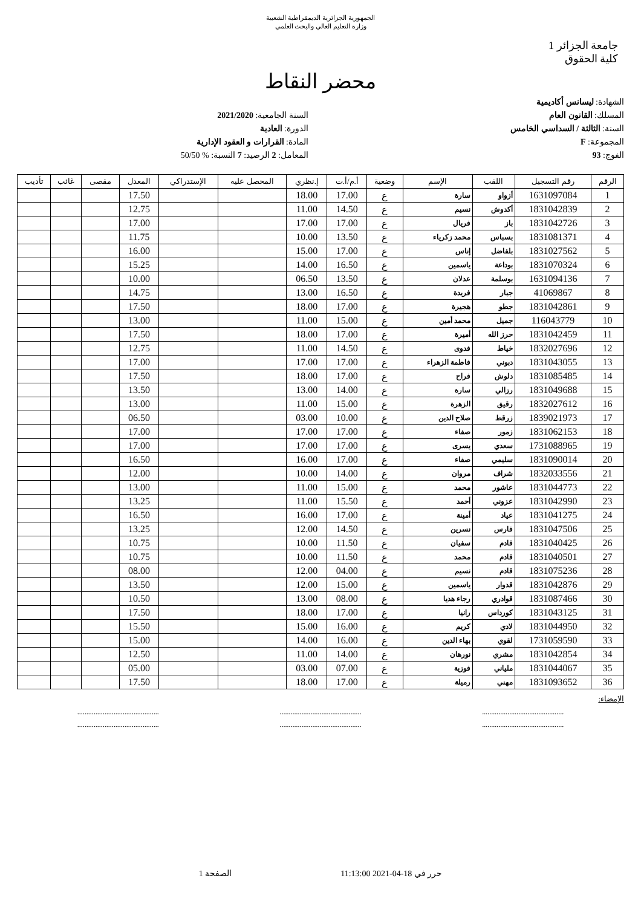الجمهورية الجزائرية الديمقراطية الشعبية
وزارة التعليم العالي والبحث العلمي
جامعة الجزائر 1
كلية الحقوق
محضر النقاط
الشهادة: ليسانس أكاديمية
المسلك: القانون العام
السنة: الثالثة / السداسي الخامس
المجموعة: F
الفوج: 93
السنة الجامعية: 2021/2020
الدورة: العادية
المادة: القرارات و العقود الإدارية
المعامل: 2 الرصيد: 7 النسبة: % 50/50
| الرقم | رقم التسجيل | اللقب | الإسم | وضعية | أ.م/أ.ت | إ.نظري | المحصل عليه | الإستدراكي | المعدل | مقصى | غائب | تأديب |
| --- | --- | --- | --- | --- | --- | --- | --- | --- | --- | --- | --- | --- |
| 1 | 1631097084 | أزواو | سارة | ع | 17.00 | 18.00 | | | 17.50 | | | |
| 2 | 1831042839 | أكدوش | نسيم | ع | 14.50 | 11.00 | | | 12.75 | | | |
| 3 | 1831042726 | باز | فريال | ع | 17.00 | 17.00 | | | 17.00 | | | |
| 4 | 1831081371 | بسباس | محمد زكرياء | ع | 13.50 | 10.00 | | | 11.75 | | | |
| 5 | 1831027562 | بلفاضل | إناس | ع | 17.00 | 15.00 | | | 16.00 | | | |
| 6 | 1831070324 | بوداعة | ياسمين | ع | 16.50 | 14.00 | | | 15.25 | | | |
| 7 | 1631094136 | بوسلمة | عدلان | ع | 13.50 | 06.50 | | | 10.00 | | | |
| 8 | 41069867 | جبار | فريدة | ع | 16.50 | 13.00 | | | 14.75 | | | |
| 9 | 1831042861 | جطو | هجيرة | ع | 17.00 | 18.00 | | | 17.50 | | | |
| 10 | 116043779 | جميل | محمد أمين | ع | 15.00 | 11.00 | | | 13.00 | | | |
| 11 | 1831042459 | حرز الله | أميرة | ع | 17.00 | 18.00 | | | 17.50 | | | |
| 12 | 1832027696 | خياط | فدوى | ع | 14.50 | 11.00 | | | 12.75 | | | |
| 13 | 1831043055 | دبوني | فاطمة الزهراء | ع | 17.00 | 17.00 | | | 17.00 | | | |
| 14 | 1831085485 | دلوش | فراح | ع | 17.00 | 18.00 | | | 17.50 | | | |
| 15 | 1831049688 | رزالي | سارة | ع | 14.00 | 13.00 | | | 13.50 | | | |
| 16 | 1832027612 | رقيق | الزهرة | ع | 15.00 | 11.00 | | | 13.00 | | | |
| 17 | 1839021973 | زرقط | صلاح الدين | ع | 10.00 | 03.00 | | | 06.50 | | | |
| 18 | 1831062153 | زمور | صفاء | ع | 17.00 | 17.00 | | | 17.00 | | | |
| 19 | 1731088965 | سعدي | يسرى | ع | 17.00 | 17.00 | | | 17.00 | | | |
| 20 | 1831090014 | سليمي | صفاء | ع | 17.00 | 16.00 | | | 16.50 | | | |
| 21 | 1832033556 | شراف | مروان | ع | 14.00 | 10.00 | | | 12.00 | | | |
| 22 | 1831044773 | عاشور | محمد | ع | 15.00 | 11.00 | | | 13.00 | | | |
| 23 | 1831042990 | عزوني | أحمد | ع | 15.50 | 11.00 | | | 13.25 | | | |
| 24 | 1831041275 | عياد | أمينة | ع | 17.00 | 16.00 | | | 16.50 | | | |
| 25 | 1831047506 | فارس | نسرين | ع | 14.50 | 12.00 | | | 13.25 | | | |
| 26 | 1831040425 | قادم | سفيان | ع | 11.50 | 10.00 | | | 10.75 | | | |
| 27 | 1831040501 | قادم | محمد | ع | 11.50 | 10.00 | | | 10.75 | | | |
| 28 | 1831075236 | قادم | نسيم | ع | 04.00 | 12.00 | | | 08.00 | | | |
| 29 | 1831042876 | قدوار | ياسمين | ع | 15.00 | 12.00 | | | 13.50 | | | |
| 30 | 1831087466 | قوادري | رجاء هديا | ع | 08.00 | 13.00 | | | 10.50 | | | |
| 31 | 1831043125 | كورداس | رانيا | ع | 17.00 | 18.00 | | | 17.50 | | | |
| 32 | 1831044950 | لادي | كريم | ع | 16.00 | 15.00 | | | 15.50 | | | |
| 33 | 1731059590 | لقوي | بهاء الدين | ع | 16.00 | 14.00 | | | 15.00 | | | |
| 34 | 1831042854 | مشري | نورهان | ع | 14.00 | 11.00 | | | 12.50 | | | |
| 35 | 1831044067 | ملياني | فوزية | ع | 07.00 | 03.00 | | | 05.00 | | | |
| 36 | 1831093652 | مهني | رميلة | ع | 17.00 | 18.00 | | | 17.50 | | | |
الإمضاء:
............................................. ............................................. .............................................
............................................. ............................................. .............................................
حرر في 18-04-2021 11:13:00 الصفحة 1